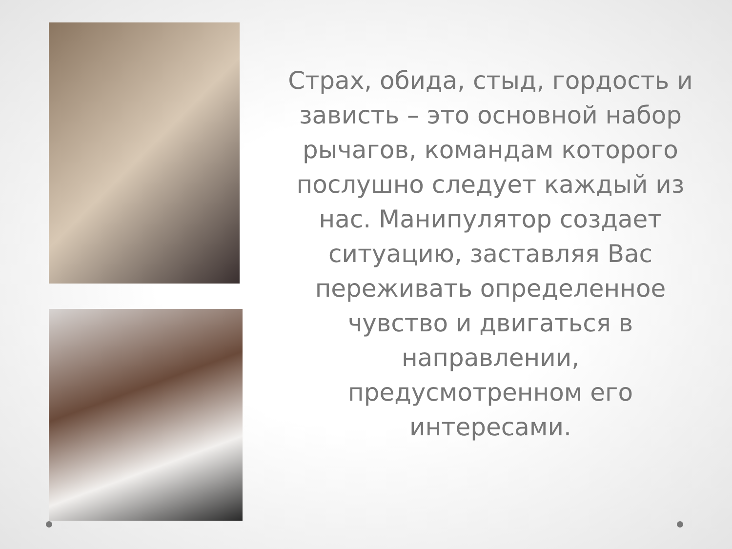Страх, обида, стыд, гордость и зависть – это основной набор рычагов, командам которого послушно следует каждый из нас. Манипулятор создает ситуацию, заставляя Вас переживать определенное чувство и двигаться в направлении, предусмотренном его интересами.